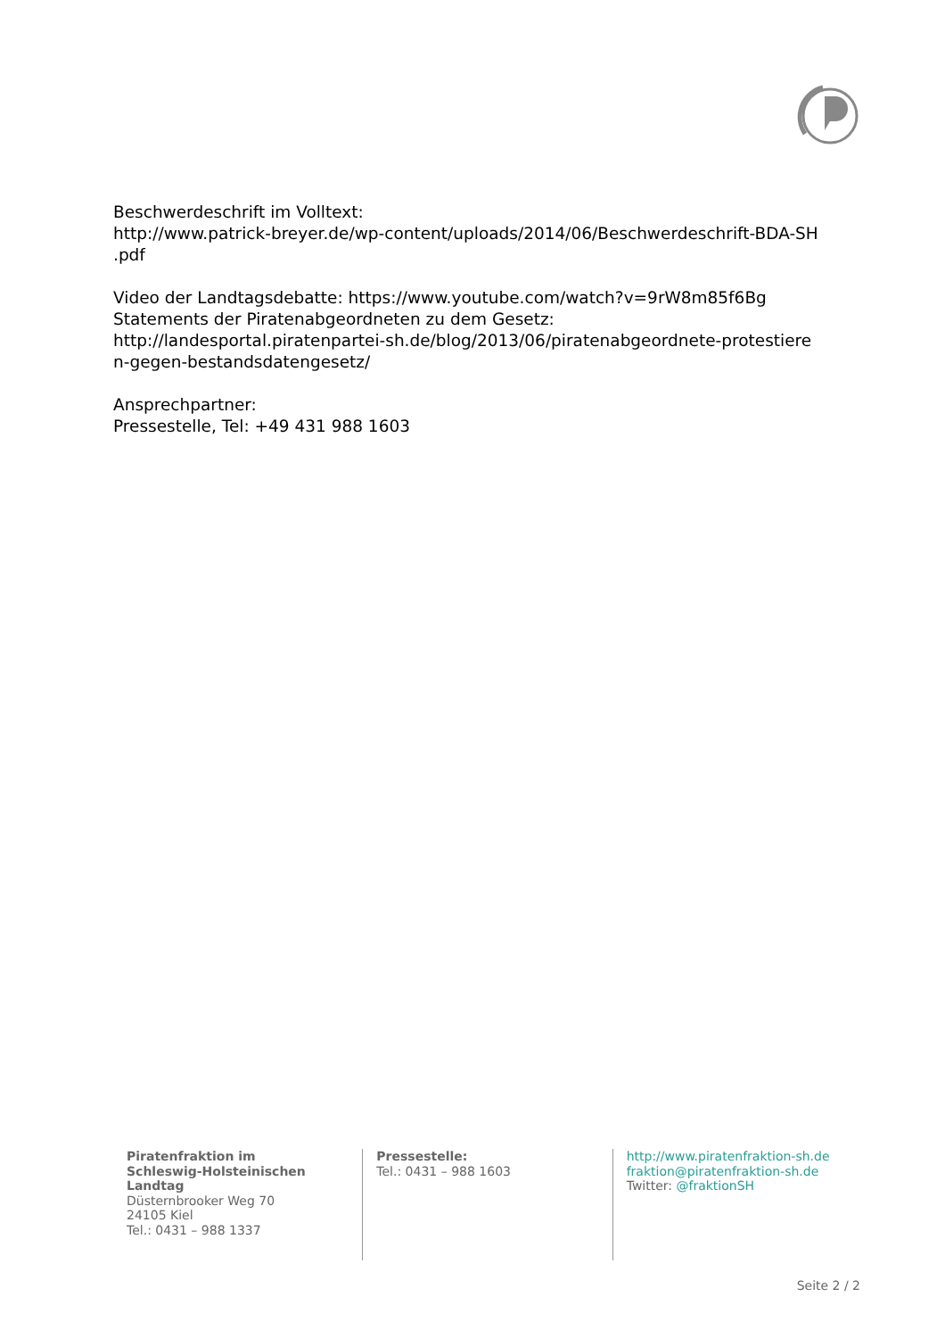Beschwerdeschrift im Volltext:
http://www.patrick-breyer.de/wp-content/uploads/2014/06/Beschwerdeschrift-BDA-SH
.pdf
Video der Landtagsdebatte: https://www.youtube.com/watch?v=9rW8m85f6Bg
Statements der Piratenabgeordneten zu dem Gesetz:
http://landesportal.piratenpartei-sh.de/blog/2013/06/piratenabgeordnete-protestiere
n-gegen-bestandsdatengesetz/
Ansprechpartner:
Pressestelle, Tel: +49 431 988 1603
Piratenfraktion im
Schleswig-Holsteinischen
Landtag
Düsternbrooker Weg 70
24105 Kiel
Tel.: 0431 – 988 1337
Pressestelle:
Tel.: 0431 – 988 1603
http://www.piratenfraktion-sh.de
fraktion@piratenfraktion-sh.de
Twitter: @fraktionSH
Seite 2 / 2